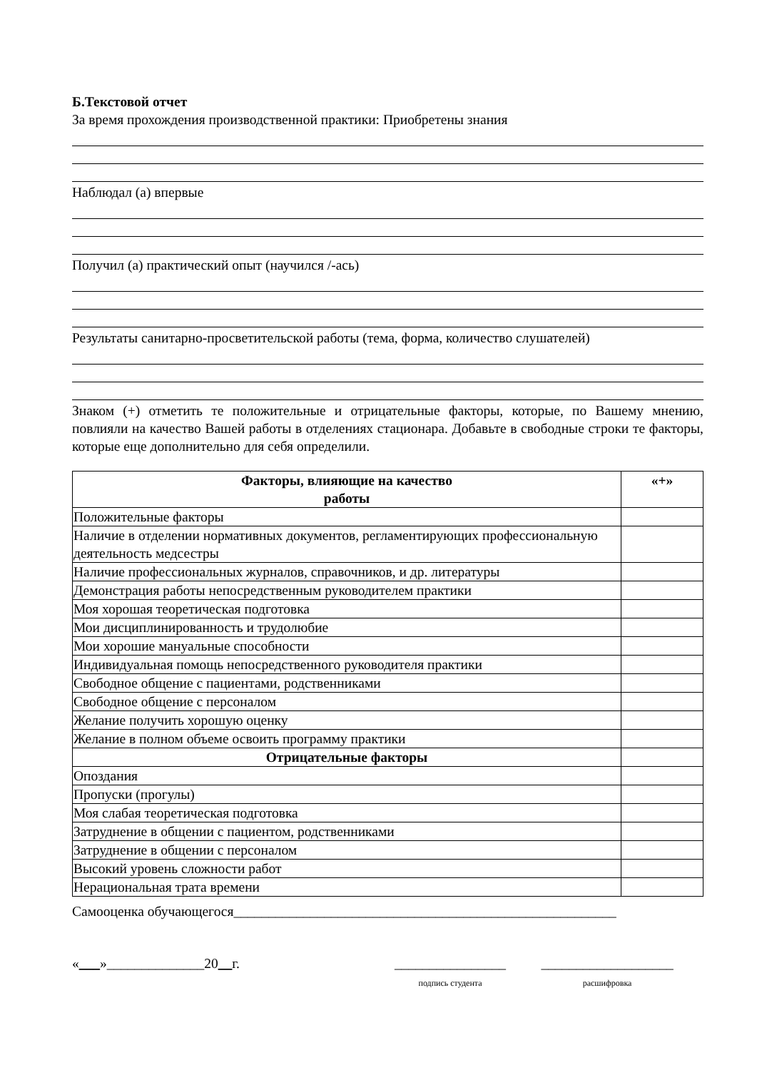Б.Текстовой отчет
За время прохождения производственной практики: Приобретены знания
Наблюдал (а) впервые
Получил (а) практический опыт (научился /-ась)
Результаты санитарно-просветительской работы (тема, форма, количество слушателей)
Знаком (+) отметить те положительные и отрицательные факторы, которые, по Вашему мнению, повлияли на качество Вашей работы в отделениях стационара. Добавьте в свободные строки те факторы, которые еще дополнительно для себя определили.
| Факторы, влияющие на качество работы | «+» |
| --- | --- |
| Положительные факторы | |
| Наличие в отделении нормативных документов, регламентирующих профессиональную деятельность медсестры | |
| Наличие профессиональных журналов, справочников, и др. литературы | |
| Демонстрация работы непосредственным руководителем практики | |
| Моя хорошая теоретическая подготовка | |
| Мои дисциплинированность и трудолюбие | |
| Мои хорошие мануальные способности | |
| Индивидуальная помощь непосредственного руководителя практики | |
| Свободное общение с пациентами, родственниками | |
| Свободное общение с персоналом | |
| Желание получить хорошую оценку | |
| Желание в полном объеме освоить программу практики | |
| Отрицательные факторы | |
| Опоздания | |
| Пропуски (прогулы) | |
| Моя слабая теоретическая подготовка | |
| Затруднение в общении с пациентом, родственниками | |
| Затруднение в общении с персоналом | |
| Высокий уровень сложности работ | |
| Нерациональная трата времени | |
Самооценка обучающегося_______________________________________________________
«___»______________20__г. ________________
подпись студента
___________________
расшифровка